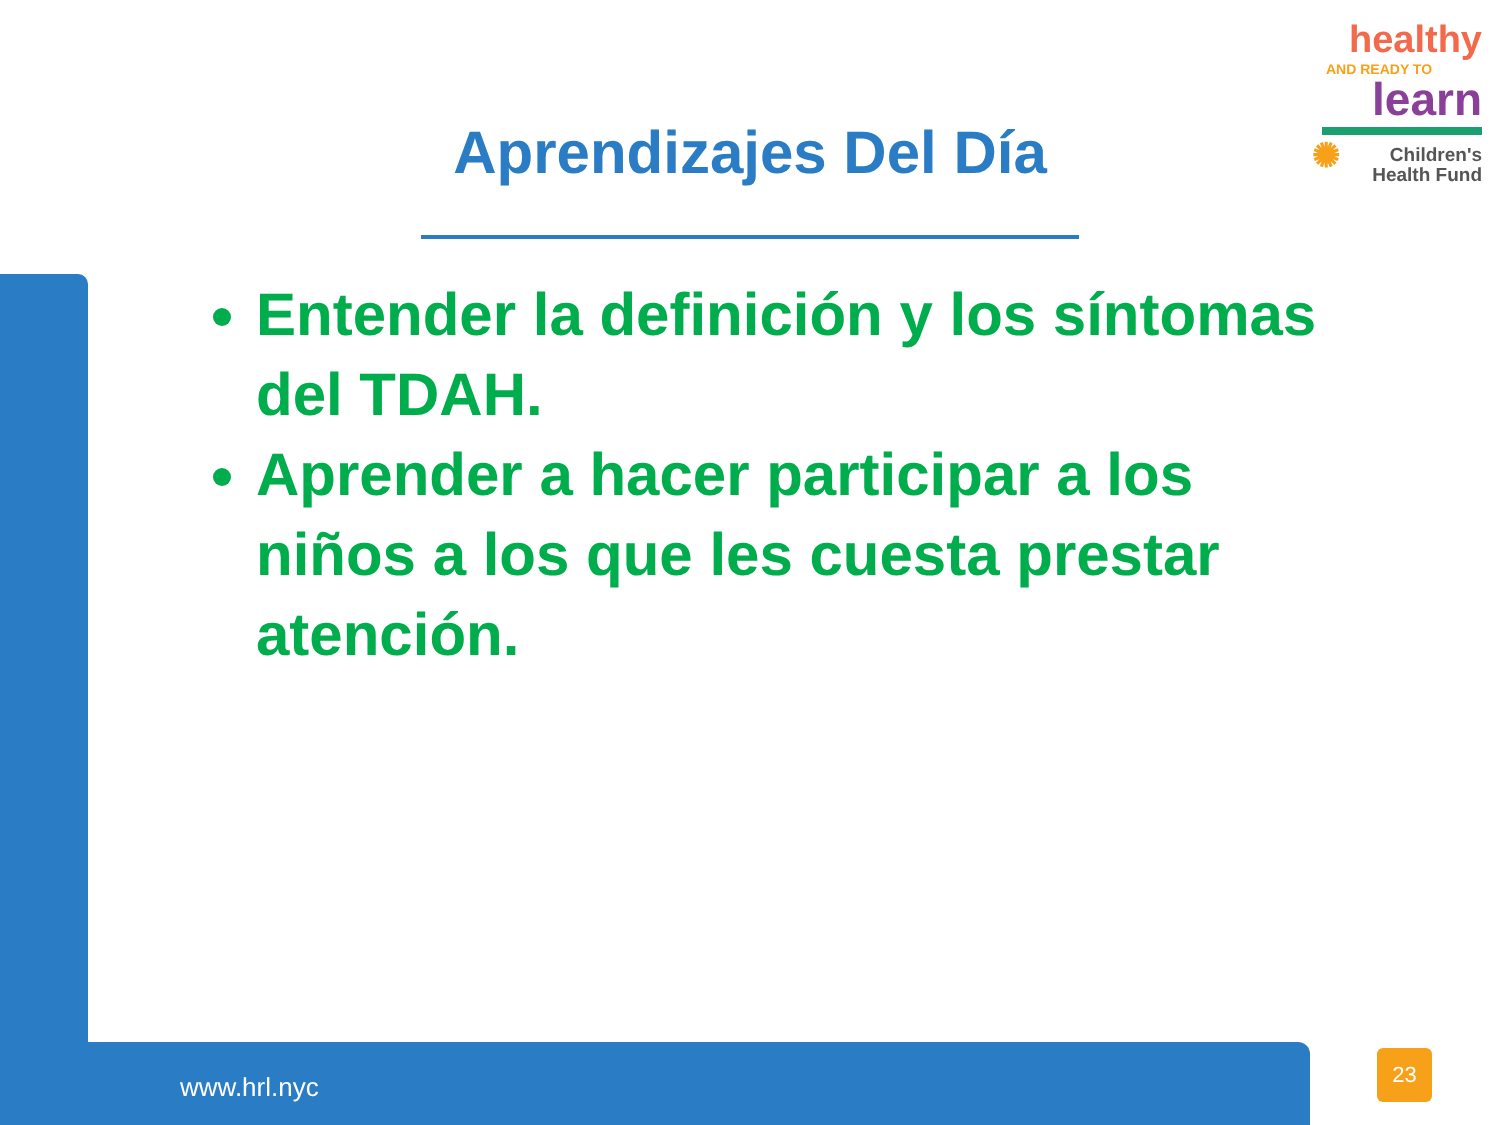healthy
AND READY TO
learn
✺ Children's
Health Fund
Aprendizajes Del Día
Entender la definición y los síntomas del TDAH.
Aprender a hacer participar a los niños a los que les cuesta prestar atención.
www.hrl.nyc
23